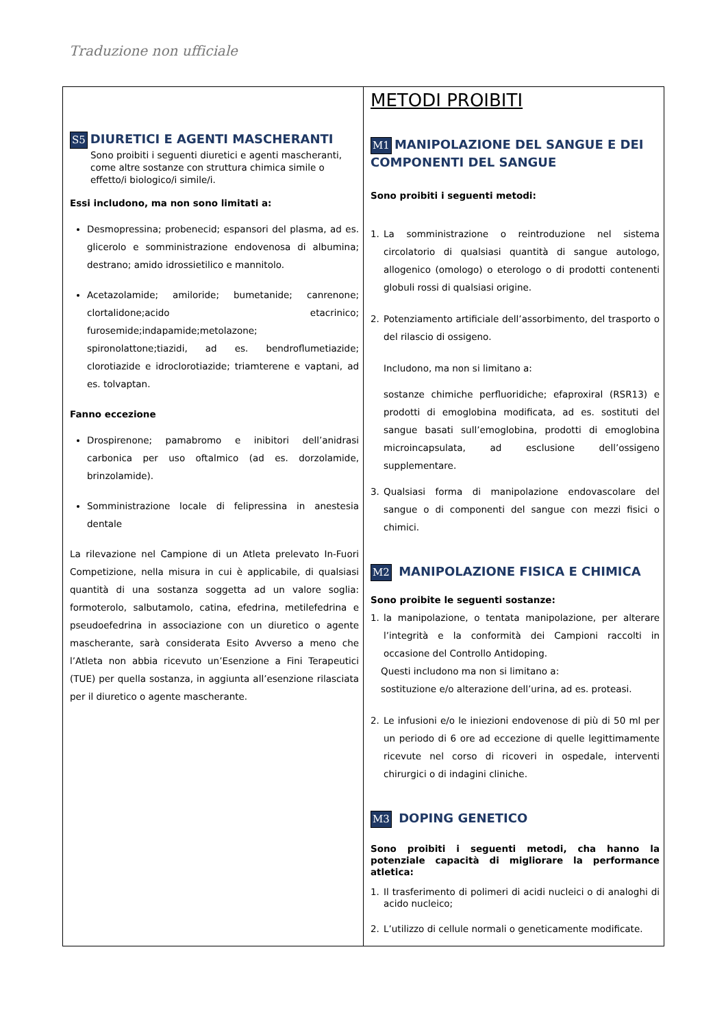Traduzione non ufficiale
| S5 DIURETICI E AGENTI MASCHERANTI Sono proibiti i seguenti diuretici e agenti mascheranti, come altre sostanze con struttura chimica simile o effetto/i biologico/i simile/i. Essi includono, ma non sono limitati a: Desmopressina; probenecid; espansori del plasma, ad es. glicerolo e somministrazione endovenosa di albumina; destrano; amido idrossietilico e mannitolo. Acetazolamide; amiloride; bumetanide; canrenone; clortalidone;acido etacrinico; furosemide;indapamide;metolazone; spironolattone;tiazidi, ad es. bendroflumetiazide; clorotiazide e idroclorotiazide; triamterene e vaptani, ad es. tolvaptan. Fanno eccezione Drospirenone; pamabromo e inibitori dell’anidrasi carbonica per uso oftalmico (ad es. dorzolamide, brinzolamide). Somministrazione locale di felipressina in anestesia dentale La rilevazione nel Campione di un Atleta prelevato In-Fuori Competizione, nella misura in cui è applicabile, di qualsiasi quantità di una sostanza soggetta ad un valore soglia: formoterolo, salbutamolo, catina, efedrina, metilefedrina e pseudoefedrina in associazione con un diuretico o agente mascherante, sarà considerata Esito Avverso a meno che l’Atleta non abbia ricevuto un’Esenzione a Fini Terapeutici (TUE) per quella sostanza, in aggiunta all’esenzione rilasciata per il diuretico o agente mascherante. | METODI PROIBITI M1 MANIPOLAZIONE DEL SANGUE E DEI COMPONENTI DEL SANGUE Sono proibiti i seguenti metodi: 1. La somministrazione o reintroduzione nel sistema circolatorio di qualsiasi quantità di sangue autologo, allogenico (omologo) o eterologo o di prodotti contenenti globuli rossi di qualsiasi origine. 2. Potenziamento artificiale dell’assorbimento, del trasporto o del rilascio di ossigeno. Includono, ma non si limitano a: sostanze chimiche perfluoridiche; efaproxiral (RSR13) e prodotti di emoglobina modificata, ad es. sostituti del sangue basati sull’emoglobina, prodotti di emoglobina microincapsulata, ad esclusione dell’ossigeno supplementare. 3. Qualsiasi forma di manipolazione endovascolare del sangue o di componenti del sangue con mezzi fisici o chimici. M2 MANIPOLAZIONE FISICA E CHIMICA Sono proibite le seguenti sostanze: 1. la manipolazione, o tentata manipolazione, per alterare l’integrità e la conformità dei Campioni raccolti in occasione del Controllo Antidoping. Questi includono ma non si limitano a: sostituzione e/o alterazione dell’urina, ad es. proteasi. 2. Le infusioni e/o le iniezioni endovenose di più di 50 ml per un periodo di 6 ore ad eccezione di quelle legittimamente ricevute nel corso di ricoveri in ospedale, interventi chirurgici o di indagini cliniche. M3 DOPING GENETICO Sono proibiti i seguenti metodi, cha hanno la potenziale capacità di migliorare la performance atletica: 1. Il trasferimento di polimeri di acidi nucleici o di analoghi di acido nucleico; 2. L’utilizzo di cellule normali o geneticamente modificate. |